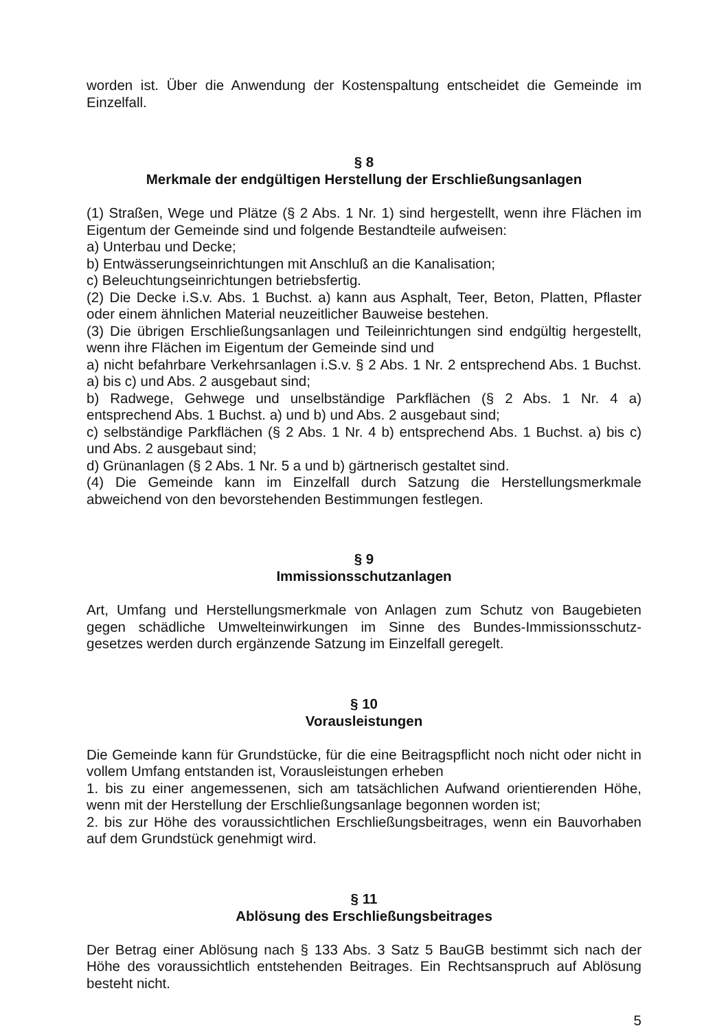worden ist. Über die Anwendung der Kostenspaltung entscheidet die Gemeinde im Einzelfall.
§ 8
Merkmale der endgültigen Herstellung der Erschließungsanlagen
(1) Straßen, Wege und Plätze (§ 2 Abs. 1 Nr. 1) sind hergestellt, wenn ihre Flächen im Eigentum der Gemeinde sind und folgende Bestandteile aufweisen:
a) Unterbau und Decke;
b) Entwässerungseinrichtungen mit Anschluß an die Kanalisation;
c) Beleuchtungseinrichtungen betriebsfertig.
(2) Die Decke i.S.v. Abs. 1 Buchst. a) kann aus Asphalt, Teer, Beton, Platten, Pflaster oder einem ähnlichen Material neuzeitlicher Bauweise bestehen.
(3) Die übrigen Erschließungsanlagen und Teileinrichtungen sind endgültig hergestellt, wenn ihre Flächen im Eigentum der Gemeinde sind und
a) nicht befahrbare Verkehrsanlagen i.S.v. § 2 Abs. 1 Nr. 2 entsprechend Abs. 1 Buchst. a) bis c) und Abs. 2 ausgebaut sind;
b) Radwege, Gehwege und unselbständige Parkflächen (§ 2 Abs. 1 Nr. 4 a) entsprechend Abs. 1 Buchst. a) und b) und Abs. 2 ausgebaut sind;
c) selbständige Parkflächen (§ 2 Abs. 1 Nr. 4 b) entsprechend Abs. 1 Buchst. a) bis c) und Abs. 2 ausgebaut sind;
d) Grünanlagen (§ 2 Abs. 1 Nr. 5 a und b) gärtnerisch gestaltet sind.
(4) Die Gemeinde kann im Einzelfall durch Satzung die Herstellungsmerkmale abweichend von den bevorstehenden Bestimmungen festlegen.
§ 9
Immissionsschutzanlagen
Art, Umfang und Herstellungsmerkmale von Anlagen zum Schutz von Baugebieten gegen schädliche Umwelteinwirkungen im Sinne des Bundes-Immissionsschutz-gesetzes werden durch ergänzende Satzung im Einzelfall geregelt.
§ 10
Vorausleistungen
Die Gemeinde kann für Grundstücke, für die eine Beitragspflicht noch nicht oder nicht in vollem Umfang entstanden ist, Vorausleistungen erheben
1. bis zu einer angemessenen, sich am tatsächlichen Aufwand orientierenden Höhe, wenn mit der Herstellung der Erschließungsanlage begonnen worden ist;
2. bis zur Höhe des voraussichtlichen Erschließungsbeitrages, wenn ein Bauvorhaben auf dem Grundstück genehmigt wird.
§ 11
Ablösung des Erschließungsbeitrages
Der Betrag einer Ablösung nach § 133 Abs. 3 Satz 5 BauGB bestimmt sich nach der Höhe des voraussichtlich entstehenden Beitrages. Ein Rechtsanspruch auf Ablösung besteht nicht.
5